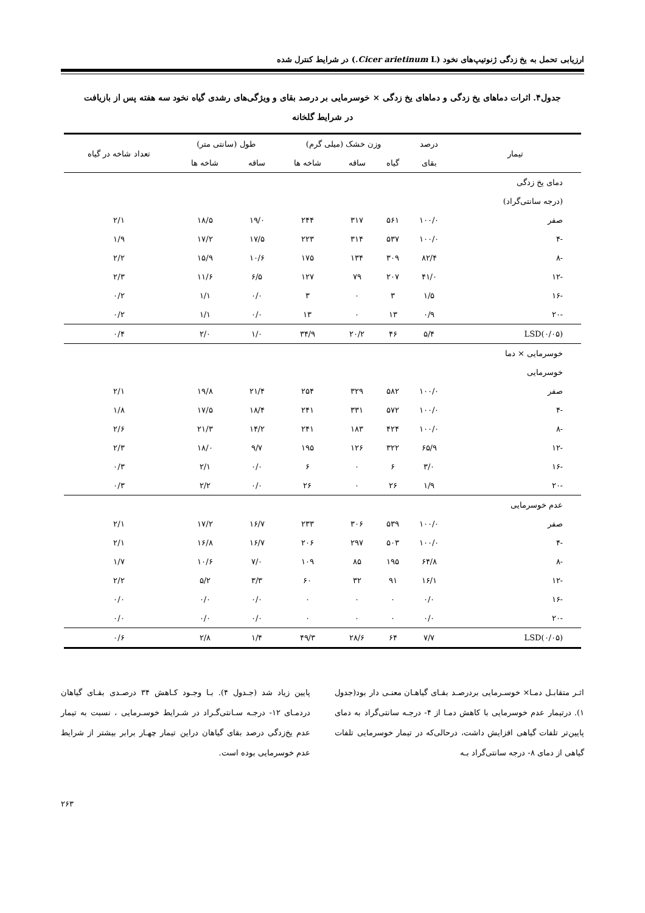ارزیابی تحمل به یخ زدگی ژنوتیپ‌های نخود (Cicer arietinum L.) در شرایط کنترل شده
جدول۴. اثرات دماهای یخ زدگی و دماهای یخ زدگی × خوسرمایی بر درصد بقای و ویژگی‌های رشدی گیاه نخود سه هفته پس از بازیافت
در شرایط گلخانه
| تیمار | درصد | وزن خشک (میلی گرم) | | | طول (سانتی متر) | | تعداد شاخه در گیاه |
| --- | --- | --- | --- | --- | --- | --- | --- |
| | بقای | گیاه | ساقه | شاخه ها | ساقه | شاخه ها | |
| دمای یخ زدگی | | | | | | | |
| (درجه سانتی‌گراد) | | | | | | | |
| صفر | ۱۰۰/۰ | ۵۶۱ | ۳۱۷ | ۲۴۴ | ۱۹/۰ | ۱۸/۵ | ۲/۱ |
| -۴ | ۱۰۰/۰ | ۵۳۷ | ۳۱۴ | ۲۲۳ | ۱۷/۵ | ۱۷/۲ | ۱/۹ |
| -۸ | ۸۲/۴ | ۳۰۹ | ۱۳۴ | ۱۷۵ | ۱۰/۶ | ۱۵/۹ | ۲/۲ |
| -۱۲ | ۴۱/۰ | ۲۰۷ | ۷۹ | ۱۲۷ | ۶/۵ | ۱۱/۶ | ۲/۳ |
| -۱۶ | ۱/۵ | ۳ | ۰ | ۳ | ۰/۰ | ۱/۱ | ۰/۲ |
| -۲۰ | ۰/۹ | ۱۳ | ۰ | ۱۳ | ۰/۰ | ۱/۱ | ۰/۲ |
| LSD(۰/۰۵) | ۵/۴ | ۴۶ | ۲۰/۲ | ۳۴/۹ | ۱/۰ | ۲/۰ | ۰/۴ |
| خوسرمایی × دما | | | | | | | |
| خوسرمایی | | | | | | | |
| صفر | ۱۰۰/۰ | ۵۸۲ | ۳۲۹ | ۲۵۴ | ۲۱/۴ | ۱۹/۸ | ۲/۱ |
| -۴ | ۱۰۰/۰ | ۵۷۲ | ۳۳۱ | ۲۴۱ | ۱۸/۴ | ۱۷/۵ | ۱/۸ |
| -۸ | ۱۰۰/۰ | ۴۲۴ | ۱۸۳ | ۲۴۱ | ۱۴/۲ | ۲۱/۳ | ۲/۶ |
| -۱۲ | ۶۵/۹ | ۳۲۲ | ۱۲۶ | ۱۹۵ | ۹/۷ | ۱۸/۰ | ۲/۳ |
| -۱۶ | ۳/۰ | ۶ | ۰ | ۶ | ۰/۰ | ۲/۱ | ۰/۳ |
| -۲۰ | ۱/۹ | ۲۶ | ۰ | ۲۶ | ۰/۰ | ۲/۲ | ۰/۳ |
| عدم خوسرمایی | | | | | | | |
| صفر | ۱۰۰/۰ | ۵۳۹ | ۳۰۶ | ۲۳۳ | ۱۶/۷ | ۱۷/۲ | ۲/۱ |
| -۴ | ۱۰۰/۰ | ۵۰۳ | ۲۹۷ | ۲۰۶ | ۱۶/۷ | ۱۶/۸ | ۲/۱ |
| -۸ | ۶۴/۸ | ۱۹۵ | ۸۵ | ۱۰۹ | ۷/۰ | ۱۰/۶ | ۱/۷ |
| -۱۲ | ۱۶/۱ | ۹۱ | ۳۲ | ۶۰ | ۳/۳ | ۵/۲ | ۲/۲ |
| -۱۶ | ۰/۰ | ۰ | ۰ | ۰ | ۰/۰ | ۰/۰ | ۰/۰ |
| -۲۰ | ۰/۰ | ۰ | ۰ | ۰ | ۰/۰ | ۰/۰ | ۰/۰ |
| LSD(۰/۰۵) | ۷/۷ | ۶۴ | ۲۸/۶ | ۴۹/۳ | ۱/۴ | ۲/۸ | ۰/۶ |
اثـر متقابـل دمـا× خوسـرمایی بردرصـد بقـای گیاهـان معنـی دار بود(جدول ۱). درتیمار عدم خوسرمایی با کاهش دمـا از ۴- درجـه سانتی‌گراد به دمای پایین‌تر تلفات گیاهی افزایش داشت، درحالی‌که در تیمار خوسرمایی تلفات گیاهی از دمای ۸- درجه سانتی‌گراد بـه
پایین زیاد شد (جـدول ۴). بـا وجـود کـاهش ۳۴ درصـدی بقـای گیاهان دردمـای ۱۲- درجـه سـانتی‌گـراد در شـرایط خوسـرمایی ، نسبت به تیمار عدم یخ‌زدگی درصد بقای گیاهان دراین تیمار چهـار برابر بیشتر از شرایط عدم خوسرمایی بوده است.
۲۶۳